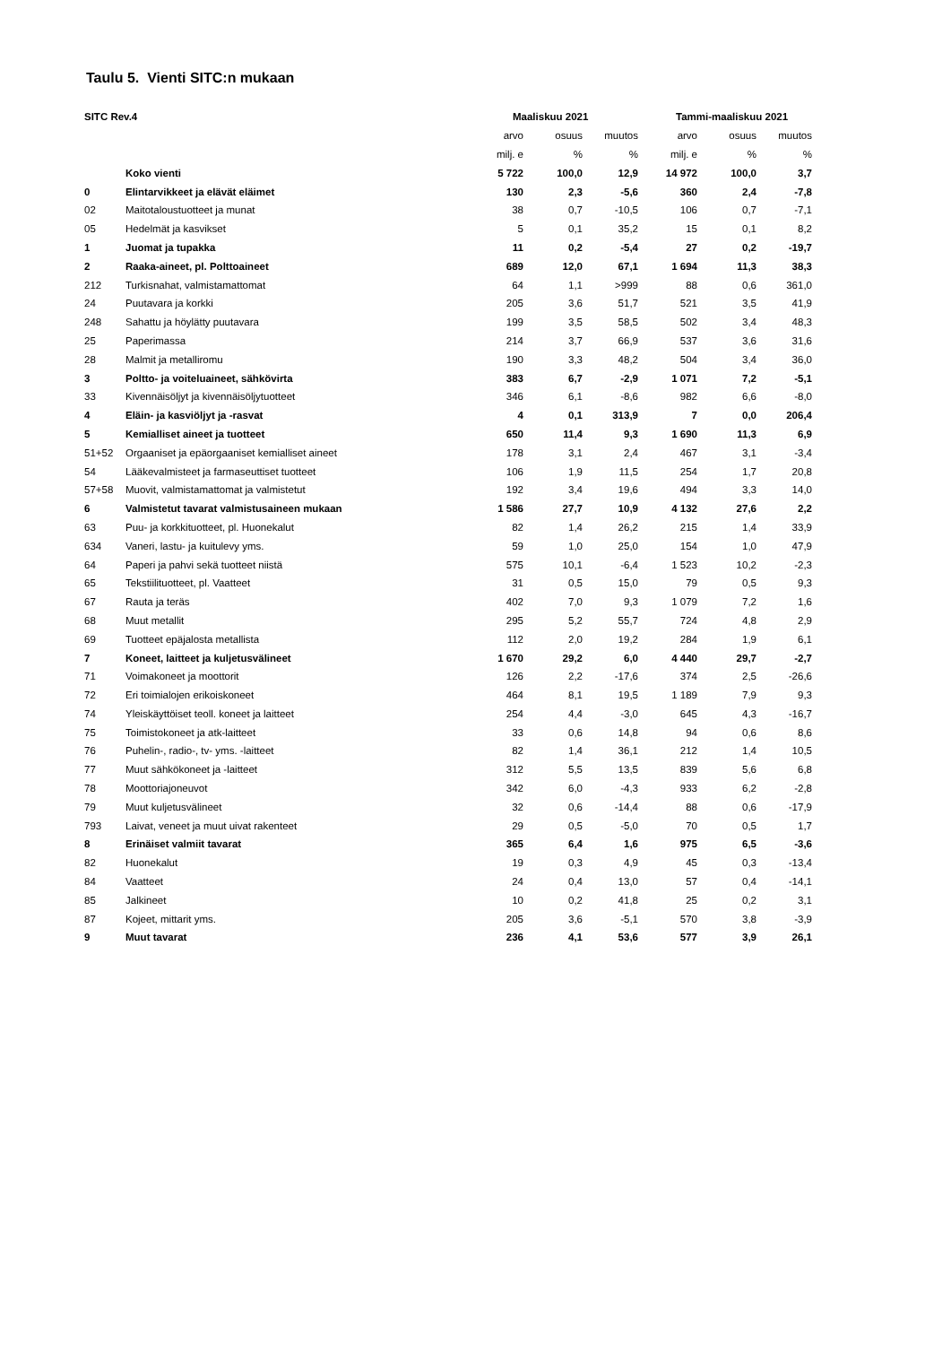Taulu 5. Vienti SITC:n mukaan
| SITC Rev.4 | | Maaliskuu 2021 | | | Tammi-maaliskuu 2021 | | |
| --- | --- | --- | --- | --- | --- | --- | --- |
| | | arvo | osuus | muutos | arvo | osuus | muutos |
| | | milj. e | % | % | milj. e | % | % |
| | Koko vienti | 5 722 | 100,0 | 12,9 | 14 972 | 100,0 | 3,7 |
| 0 | Elintarvikkeet ja elävät eläimet | 130 | 2,3 | -5,6 | 360 | 2,4 | -7,8 |
| 02 | Maitotaloustuotteet ja munat | 38 | 0,7 | -10,5 | 106 | 0,7 | -7,1 |
| 05 | Hedelmät ja kasvikset | 5 | 0,1 | 35,2 | 15 | 0,1 | 8,2 |
| 1 | Juomat ja tupakka | 11 | 0,2 | -5,4 | 27 | 0,2 | -19,7 |
| 2 | Raaka-aineet, pl. Polttoaineet | 689 | 12,0 | 67,1 | 1 694 | 11,3 | 38,3 |
| 212 | Turkisnahat, valmistamattomat | 64 | 1,1 | >999 | 88 | 0,6 | 361,0 |
| 24 | Puutavara ja korkki | 205 | 3,6 | 51,7 | 521 | 3,5 | 41,9 |
| 248 | Sahattu ja höylätty puutavara | 199 | 3,5 | 58,5 | 502 | 3,4 | 48,3 |
| 25 | Paperimassa | 214 | 3,7 | 66,9 | 537 | 3,6 | 31,6 |
| 28 | Malmit ja metalliromu | 190 | 3,3 | 48,2 | 504 | 3,4 | 36,0 |
| 3 | Poltto- ja voiteluaineet, sähkövirta | 383 | 6,7 | -2,9 | 1 071 | 7,2 | -5,1 |
| 33 | Kivennäisöljyt ja kivennäisöljytuotteet | 346 | 6,1 | -8,6 | 982 | 6,6 | -8,0 |
| 4 | Eläin- ja kasviöljyt ja -rasvat | 4 | 0,1 | 313,9 | 7 | 0,0 | 206,4 |
| 5 | Kemialliset aineet ja tuotteet | 650 | 11,4 | 9,3 | 1 690 | 11,3 | 6,9 |
| 51+52 | Orgaaniset ja epäorgaaniset kemialliset aineet | 178 | 3,1 | 2,4 | 467 | 3,1 | -3,4 |
| 54 | Lääkevalmisteet ja farmaseuttiset tuotteet | 106 | 1,9 | 11,5 | 254 | 1,7 | 20,8 |
| 57+58 | Muovit, valmistamattomat ja valmistetut | 192 | 3,4 | 19,6 | 494 | 3,3 | 14,0 |
| 6 | Valmistetut tavarat valmistusaineen mukaan | 1 586 | 27,7 | 10,9 | 4 132 | 27,6 | 2,2 |
| 63 | Puu- ja korkkituotteet, pl. Huonekalut | 82 | 1,4 | 26,2 | 215 | 1,4 | 33,9 |
| 634 | Vaneri, lastu- ja kuitulevy yms. | 59 | 1,0 | 25,0 | 154 | 1,0 | 47,9 |
| 64 | Paperi ja pahvi sekä tuotteet niistä | 575 | 10,1 | -6,4 | 1 523 | 10,2 | -2,3 |
| 65 | Tekstiilituotteet, pl. Vaatteet | 31 | 0,5 | 15,0 | 79 | 0,5 | 9,3 |
| 67 | Rauta ja teräs | 402 | 7,0 | 9,3 | 1 079 | 7,2 | 1,6 |
| 68 | Muut metallit | 295 | 5,2 | 55,7 | 724 | 4,8 | 2,9 |
| 69 | Tuotteet epäjalosta metallista | 112 | 2,0 | 19,2 | 284 | 1,9 | 6,1 |
| 7 | Koneet, laitteet ja kuljetusvälineet | 1 670 | 29,2 | 6,0 | 4 440 | 29,7 | -2,7 |
| 71 | Voimakoneet ja moottorit | 126 | 2,2 | -17,6 | 374 | 2,5 | -26,6 |
| 72 | Eri toimialojen erikoiskoneet | 464 | 8,1 | 19,5 | 1 189 | 7,9 | 9,3 |
| 74 | Yleiskäyttöiset teoll. koneet ja laitteet | 254 | 4,4 | -3,0 | 645 | 4,3 | -16,7 |
| 75 | Toimistokoneet ja atk-laitteet | 33 | 0,6 | 14,8 | 94 | 0,6 | 8,6 |
| 76 | Puhelin-, radio-, tv- yms. -laitteet | 82 | 1,4 | 36,1 | 212 | 1,4 | 10,5 |
| 77 | Muut sähkökoneet ja -laitteet | 312 | 5,5 | 13,5 | 839 | 5,6 | 6,8 |
| 78 | Moottoriajoneuvot | 342 | 6,0 | -4,3 | 933 | 6,2 | -2,8 |
| 79 | Muut kuljetusvälineet | 32 | 0,6 | -14,4 | 88 | 0,6 | -17,9 |
| 793 | Laivat, veneet ja muut uivat rakenteet | 29 | 0,5 | -5,0 | 70 | 0,5 | 1,7 |
| 8 | Erinäiset valmiit tavarat | 365 | 6,4 | 1,6 | 975 | 6,5 | -3,6 |
| 82 | Huonekalut | 19 | 0,3 | 4,9 | 45 | 0,3 | -13,4 |
| 84 | Vaatteet | 24 | 0,4 | 13,0 | 57 | 0,4 | -14,1 |
| 85 | Jalkineet | 10 | 0,2 | 41,8 | 25 | 0,2 | 3,1 |
| 87 | Kojeet, mittarit yms. | 205 | 3,6 | -5,1 | 570 | 3,8 | -3,9 |
| 9 | Muut tavarat | 236 | 4,1 | 53,6 | 577 | 3,9 | 26,1 |